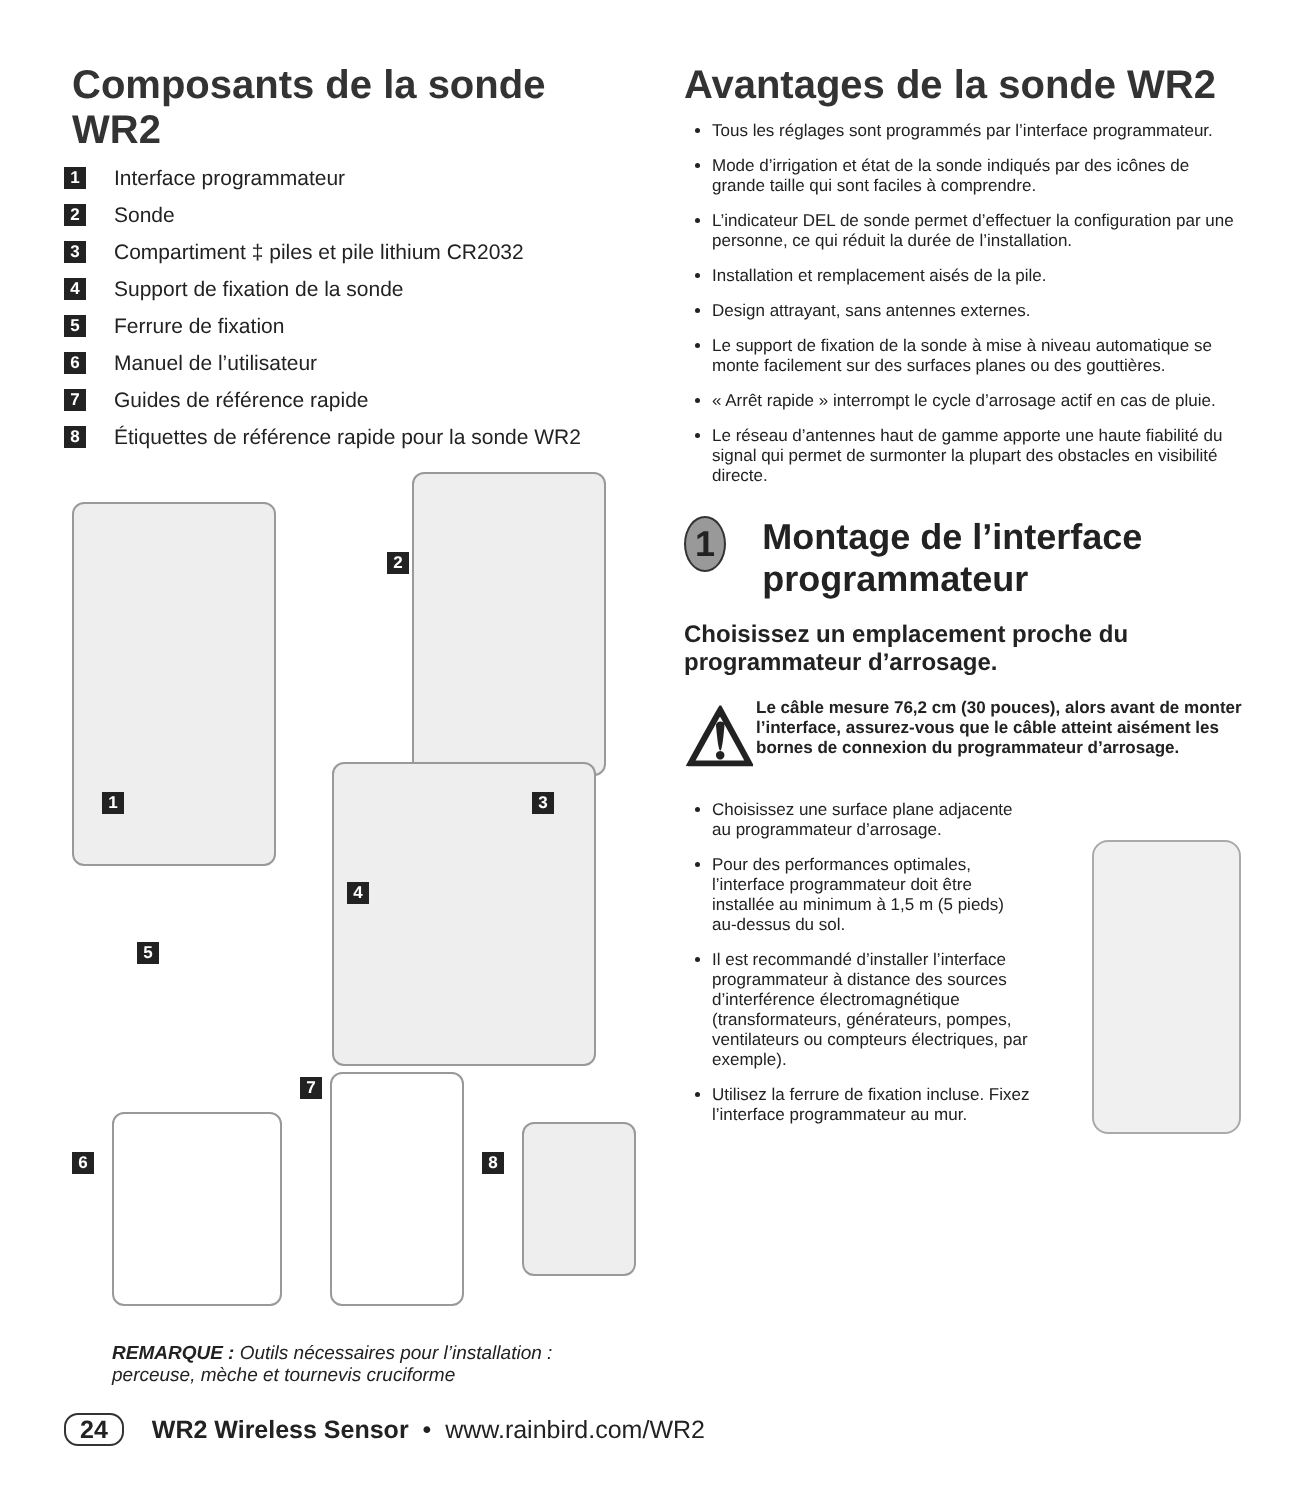Composants de la sonde WR2
1 Interface programmateur
2 Sonde
3 Compartiment ‡ piles et pile lithium CR2032
4 Support de fixation de la sonde
5 Ferrure de fixation
6 Manuel de l’utilisateur
7 Guides de référence rapide
8 Étiquettes de référence rapide pour la sonde WR2
2
3 1
4
5
7
8 6
REMARQUE : Outils nécessaires pour l’installation : perceuse, mèche et tournevis cruciforme
Avantages de la sonde WR2
Tous les réglages sont programmés par l’interface programmateur.
Mode d’irrigation et état de la sonde indiqués par des icônes de grande taille qui sont faciles à comprendre.
L’indicateur DEL de sonde permet d’effectuer la configuration par une personne, ce qui réduit la durée de l’installation.
Installation et remplacement aisés de la pile.
Design attrayant, sans antennes externes.
Le support de fixation de la sonde à mise à niveau automatique se monte facilement sur des surfaces planes ou des gouttières.
« Arrêt rapide » interrompt le cycle d’arrosage actif en cas de pluie.
Le réseau d’antennes haut de gamme apporte une haute fiabilité du signal qui permet de surmonter la plupart des obstacles en visibilité directe.
1 Montage de l’interface programmateur
Choisissez un emplacement proche du programmateur d’arrosage.
⚠ Le câble mesure 76,2 cm (30 pouces), alors avant de monter l’interface, assurez-vous que le câble atteint aisément les bornes de connexion du programmateur d’arrosage.
Choisissez une surface plane adjacente au programmateur d’arrosage.
Pour des performances optimales, l’interface programmateur doit être installée au minimum à 1,5 m (5 pieds) au-dessus du sol.
Il est recommandé d’installer l’interface programmateur à distance des sources d’interférence électromagnétique (transformateurs, générateurs, pompes, ventilateurs ou compteurs électriques, par exemple).
Utilisez la ferrure de fixation incluse. Fixez l’interface programmateur au mur.
24 WR2 Wireless Sensor • www.rainbird.com/WR2